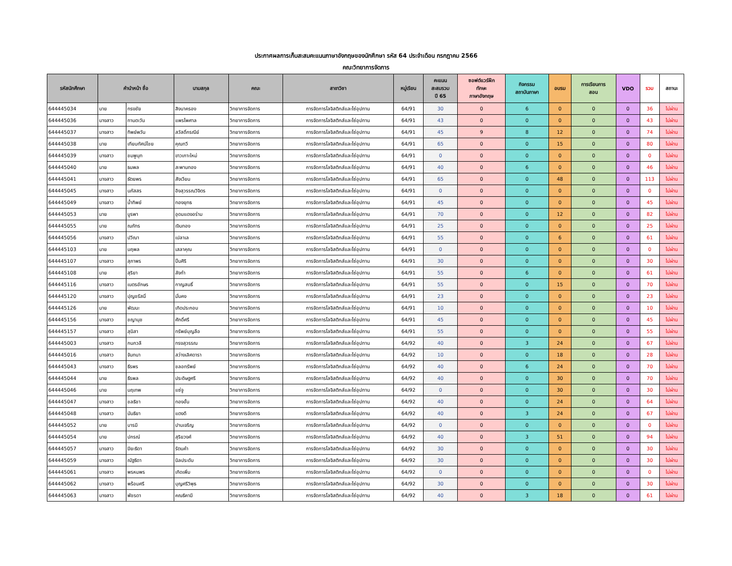ประกาศผลการเก็บสะสมคะแนนภาษาอังกฤษของนักศึกษา รหัส 64 ประจำเดือน กรกฎาคม 2566
คณะวิทยาการจัดการ
| รหัสนักศึกษา | คำนำหน้า ชื่อ | | นามสกุล | คณะ | สาขาวิชา | หมู่เรียน | คะแนน สะสมรวม ปี 65 | ซอฟต์แวร์ฝึก ทักษะ ภาษาอังกฤษ | กิจกรรม สถาบันภาษา | อบรม | การเรียนการ สอน | VDO | รวม | สถานะ |
| --- | --- | --- | --- | --- | --- | --- | --- | --- | --- | --- | --- | --- | --- | --- |
| 644445034 | นาย | ทรงชัย | สิงนาครอง | วิทยาการจัดการ | การจัดการโลจิสติกส์และโซ่อุปทาน | 64/91 | 30 | 0 | 6 | 0 | 0 | 0 | 36 | ไม่ผ่าน |
| 644445036 | นางสาว | ทานตะวัน | แพรไพศาล | วิทยาการจัดการ | การจัดการโลจิสติกส์และโซ่อุปทาน | 64/91 | 43 | 0 | 0 | 0 | 0 | 0 | 43 | ไม่ผ่าน |
| 644445037 | นางสาว | ทิพย์พวัน | สวัสดิ์กรณีย์ | วิทยาการจัดการ | การจัดการโลจิสติกส์และโซ่อุปทาน | 64/91 | 45 | 9 | 8 | 12 | 0 | 0 | 74 | ไม่ผ่าน |
| 644445038 | นาย | เทียบทัศน์ไชย | คุณทวี | วิทยาการจัดการ | การจัดการโลจิสติกส์และโซ่อุปทาน | 64/91 | 65 | 0 | 0 | 15 | 0 | 0 | 80 | ไม่ผ่าน |
| 644445039 | นางสาว | ชมพูนุท | ขาวเกาะใหม่ | วิทยาการจัดการ | การจัดการโลจิสติกส์และโซ่อุปทาน | 64/91 | 0 | 0 | 0 | 0 | 0 | 0 | 0 | ไม่ผ่าน |
| 644445040 | นาย | ธนพล | สะพานทอง | วิทยาการจัดการ | การจัดการโลจิสติกส์และโซ่อุปทาน | 64/91 | 40 | 0 | 6 | 0 | 0 | 0 | 46 | ไม่ผ่าน |
| 644445041 | นางสาว | ธัตยพร | สังเวียน | วิทยาการจัดการ | การจัดการโลจิสติกส์และโซ่อุปทาน | 64/91 | 65 | 0 | 0 | 48 | 0 | 0 | 113 | ไม่ผ่าน |
| 644445045 | นางสาว | นภัสสร | อิงสุวรรณวิจิตร | วิทยาการจัดการ | การจัดการโลจิสติกส์และโซ่อุปทาน | 64/91 | 0 | 0 | 0 | 0 | 0 | 0 | 0 | ไม่ผ่าน |
| 644445049 | นางสาว | น้ำทิพย์ | ทองยุทธ | วิทยาการจัดการ | การจัดการโลจิสติกส์และโซ่อุปทาน | 64/91 | 45 | 0 | 0 | 0 | 0 | 0 | 45 | ไม่ผ่าน |
| 644445053 | นาย | บูรพา | อุดมแดงอร่าม | วิทยาการจัดการ | การจัดการโลจิสติกส์และโซ่อุปทาน | 64/91 | 70 | 0 | 0 | 12 | 0 | 0 | 82 | ไม่ผ่าน |
| 644445055 | นาย | ณภัทร | เงินทอง | วิทยาการจัดการ | การจัดการโลจิสติกส์และโซ่อุปทาน | 64/91 | 25 | 0 | 0 | 0 | 0 | 0 | 25 | ไม่ผ่าน |
| 644445056 | นางสาว | ปวีณา | เปลาเล | วิทยาการจัดการ | การจัดการโลจิสติกส์และโซ่อุปทาน | 64/91 | 55 | 0 | 0 | 6 | 0 | 0 | 61 | ไม่ผ่าน |
| 644445103 | นาย | นฤพล | เสลาคุณ | วิทยาการจัดการ | การจัดการโลจิสติกส์และโซ่อุปทาน | 64/91 | 0 | 0 | 0 | 0 | 0 | 0 | 0 | ไม่ผ่าน |
| 644445107 | นางสาว | สุภาพร | ปิ่นศิริ | วิทยาการจัดการ | การจัดการโลจิสติกส์และโซ่อุปทาน | 64/91 | 30 | 0 | 0 | 0 | 0 | 0 | 30 | ไม่ผ่าน |
| 644445108 | นาย | สุริยา | ลังกำ | วิทยาการจัดการ | การจัดการโลจิสติกส์และโซ่อุปทาน | 64/91 | 55 | 0 | 6 | 0 | 0 | 0 | 61 | ไม่ผ่าน |
| 644445116 | นางสาว | เนตรอักษร | กาญสนธิ์ | วิทยาการจัดการ | การจัดการโลจิสติกส์และโซ่อุปทาน | 64/91 | 55 | 0 | 0 | 15 | 0 | 0 | 70 | ไม่ผ่าน |
| 644445120 | นางสาว | ปุญชรัสมิ์ | มั่นคง | วิทยาการจัดการ | การจัดการโลจิสติกส์และโซ่อุปทาน | 64/91 | 23 | 0 | 0 | 0 | 0 | 0 | 23 | ไม่ผ่าน |
| 644445126 | นาย | พัฒนะ | เกิดประกอบ | วิทยาการจัดการ | การจัดการโลจิสติกส์และโซ่อุปทาน | 64/91 | 10 | 0 | 0 | 0 | 0 | 0 | 10 | ไม่ผ่าน |
| 644445156 | นางสาว | ชญานุช | ศักดิ์ศรี | วิทยาการจัดการ | การจัดการโลจิสติกส์และโซ่อุปทาน | 64/91 | 45 | 0 | 0 | 0 | 0 | 0 | 45 | ไม่ผ่าน |
| 644445157 | นางสาว | สุนิสา | ทรัพย์บุญลือ | วิทยาการจัดการ | การจัดการโลจิสติกส์และโซ่อุปทาน | 64/91 | 55 | 0 | 0 | 0 | 0 | 0 | 55 | ไม่ผ่าน |
| 644445003 | นางสาว | กนกวลี | ทรงสุวรรณ | วิทยาการจัดการ | การจัดการโลจิสติกส์และโซ่อุปทาน | 64/92 | 40 | 0 | 3 | 24 | 0 | 0 | 67 | ไม่ผ่าน |
| 644445016 | นางสาว | จันทนา | สว่างเลิศดารา | วิทยาการจัดการ | การจัดการโลจิสติกส์และโซ่อุปทาน | 64/92 | 10 | 0 | 0 | 18 | 0 | 0 | 28 | ไม่ผ่าน |
| 644445043 | นางสาว | ธีรพร | ชลอทรัพย์ | วิทยาการจัดการ | การจัดการโลจิสติกส์และโซ่อุปทาน | 64/92 | 40 | 0 | 6 | 24 | 0 | 0 | 70 | ไม่ผ่าน |
| 644445044 | นาย | ธีรพล | ประดิษฐศรี | วิทยาการจัดการ | การจัดการโลจิสติกส์และโซ่อุปทาน | 64/92 | 40 | 0 | 0 | 30 | 0 | 0 | 70 | ไม่ผ่าน |
| 644445046 | นาย | นฤเทพ | แซ่จู | วิทยาการจัดการ | การจัดการโลจิสติกส์และโซ่อุปทาน | 64/92 | 0 | 0 | 0 | 30 | 0 | 0 | 30 | ไม่ผ่าน |
| 644445047 | นางสาว | ชลธิชา | ทองอั้น | วิทยาการจัดการ | การจัดการโลจิสติกส์และโซ่อุปทาน | 64/92 | 40 | 0 | 0 | 24 | 0 | 0 | 64 | ไม่ผ่าน |
| 644445048 | นางสาว | นันธิยา | แตงดี | วิทยาการจัดการ | การจัดการโลจิสติกส์และโซ่อุปทาน | 64/92 | 40 | 0 | 3 | 24 | 0 | 0 | 67 | ไม่ผ่าน |
| 644445052 | นาย | บารมี | ปานเจริญ | วิทยาการจัดการ | การจัดการโลจิสติกส์และโซ่อุปทาน | 64/92 | 0 | 0 | 0 | 0 | 0 | 0 | 0 | ไม่ผ่าน |
| 644445054 | นาย | ปกรณ์ | สุริยวงศ์ | วิทยาการจัดการ | การจัดการโลจิสติกส์และโซ่อุปทาน | 64/92 | 40 | 0 | 3 | 51 | 0 | 0 | 94 | ไม่ผ่าน |
| 644445057 | นางสาว | ปิยะธิดา | รัตนคำ | วิทยาการจัดการ | การจัดการโลจิสติกส์และโซ่อุปทาน | 64/92 | 30 | 0 | 0 | 0 | 0 | 0 | 30 | ไม่ผ่าน |
| 644445059 | นางสาว | ณัฐธิดา | นิลประดับ | วิทยาการจัดการ | การจัดการโลจิสติกส์และโซ่อุปทาน | 64/92 | 30 | 0 | 0 | 0 | 0 | 0 | 30 | ไม่ผ่าน |
| 644445061 | นางสาว | พรหมพร | เกิดเพิ่ม | วิทยาการจัดการ | การจัดการโลจิสติกส์และโซ่อุปทาน | 64/92 | 0 | 0 | 0 | 0 | 0 | 0 | 0 | ไม่ผ่าน |
| 644445062 | นางสาว | พร้อมศรี | บุญศรีวิพุธ | วิทยาการจัดการ | การจัดการโลจิสติกส์และโซ่อุปทาน | 64/92 | 30 | 0 | 0 | 0 | 0 | 0 | 30 | ไม่ผ่าน |
| 644445063 | นางสาว | พัชรดา | คณธิคามี | วิทยาการจัดการ | การจัดการโลจิสติกส์และโซ่อุปทาน | 64/92 | 40 | 0 | 3 | 18 | 0 | 0 | 61 | ไม่ผ่าน |